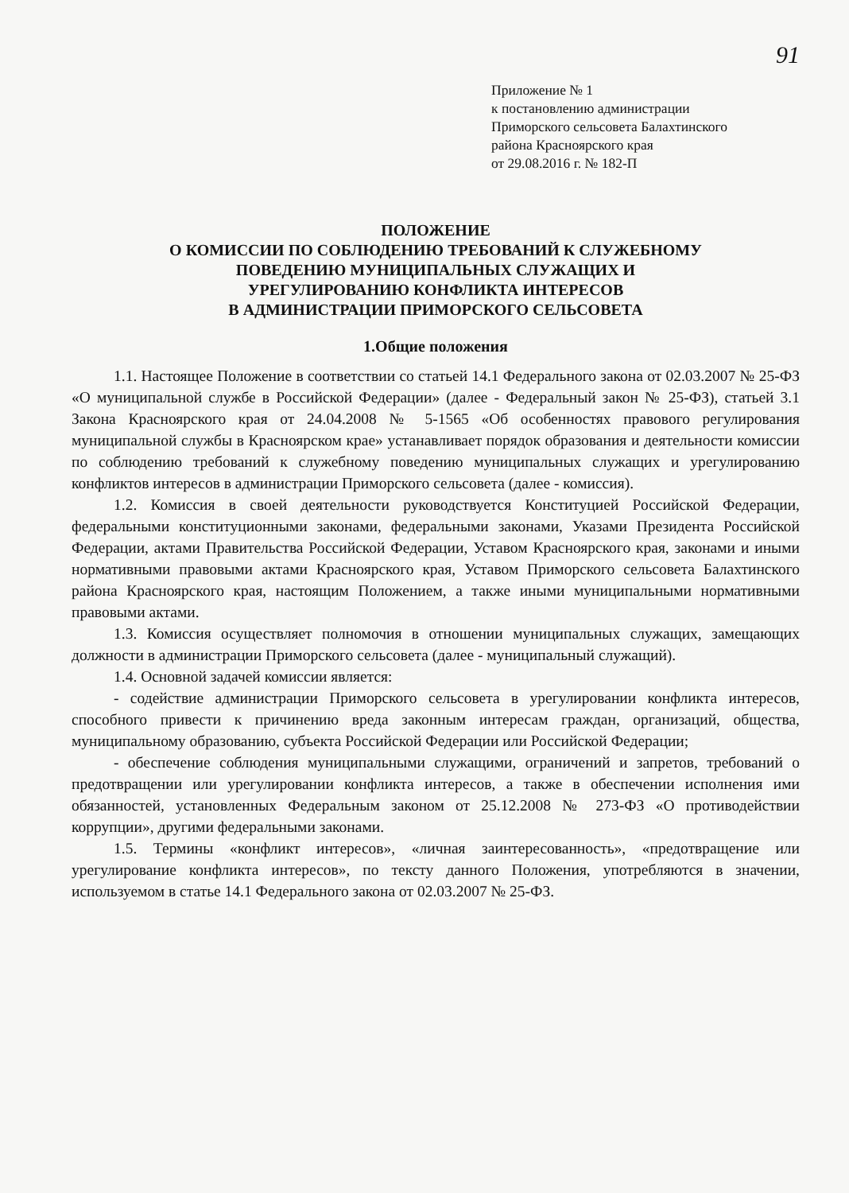91
Приложение № 1
к постановлению администрации
Приморского сельсовета Балахтинского
района Красноярского края
от 29.08.2016 г. № 182-П
ПОЛОЖЕНИЕ
О КОМИССИИ ПО СОБЛЮДЕНИЮ ТРЕБОВАНИЙ К СЛУЖЕБНОМУ
ПОВЕДЕНИЮ МУНИЦИПАЛЬНЫХ СЛУЖАЩИХ И
УРЕГУЛИРОВАНИЮ КОНФЛИКТА ИНТЕРЕСОВ
В АДМИНИСТРАЦИИ ПРИМОРСКОГО СЕЛЬСОВЕТА
1.Общие положения
1.1. Настоящее Положение в соответствии со статьей 14.1 Федерального закона от 02.03.2007 № 25-ФЗ «О муниципальной службе в Российской Федерации» (далее - Федеральный закон № 25-ФЗ), статьей 3.1 Закона Красноярского края от 24.04.2008 № 5-1565 «Об особенностях правового регулирования муниципальной службы в Красноярском крае» устанавливает порядок образования и деятельности комиссии по соблюдению требований к служебному поведению муниципальных служащих и урегулированию конфликтов интересов в администрации Приморского сельсовета (далее - комиссия).
1.2. Комиссия в своей деятельности руководствуется Конституцией Российской Федерации, федеральными конституционными законами, федеральными законами, Указами Президента Российской Федерации, актами Правительства Российской Федерации, Уставом Красноярского края, законами и иными нормативными правовыми актами Красноярского края, Уставом Приморского сельсовета Балахтинского района Красноярского края, настоящим Положением, а также иными муниципальными нормативными правовыми актами.
1.3. Комиссия осуществляет полномочия в отношении муниципальных служащих, замещающих должности в администрации Приморского сельсовета (далее - муниципальный служащий).
1.4. Основной задачей комиссии является:
- содействие администрации Приморского сельсовета в урегулировании конфликта интересов, способного привести к причинению вреда законным интересам граждан, организаций, общества, муниципальному образованию, субъекта Российской Федерации или Российской Федерации;
- обеспечение соблюдения муниципальными служащими, ограничений и запретов, требований о предотвращении или урегулировании конфликта интересов, а также в обеспечении исполнения ими обязанностей, установленных Федеральным законом от 25.12.2008 № 273-ФЗ «О противодействии коррупции», другими федеральными законами.
1.5. Термины «конфликт интересов», «личная заинтересованность», «предотвращение или урегулирование конфликта интересов», по тексту данного Положения, употребляются в значении, используемом в статье 14.1 Федерального закона от 02.03.2007 № 25-ФЗ.